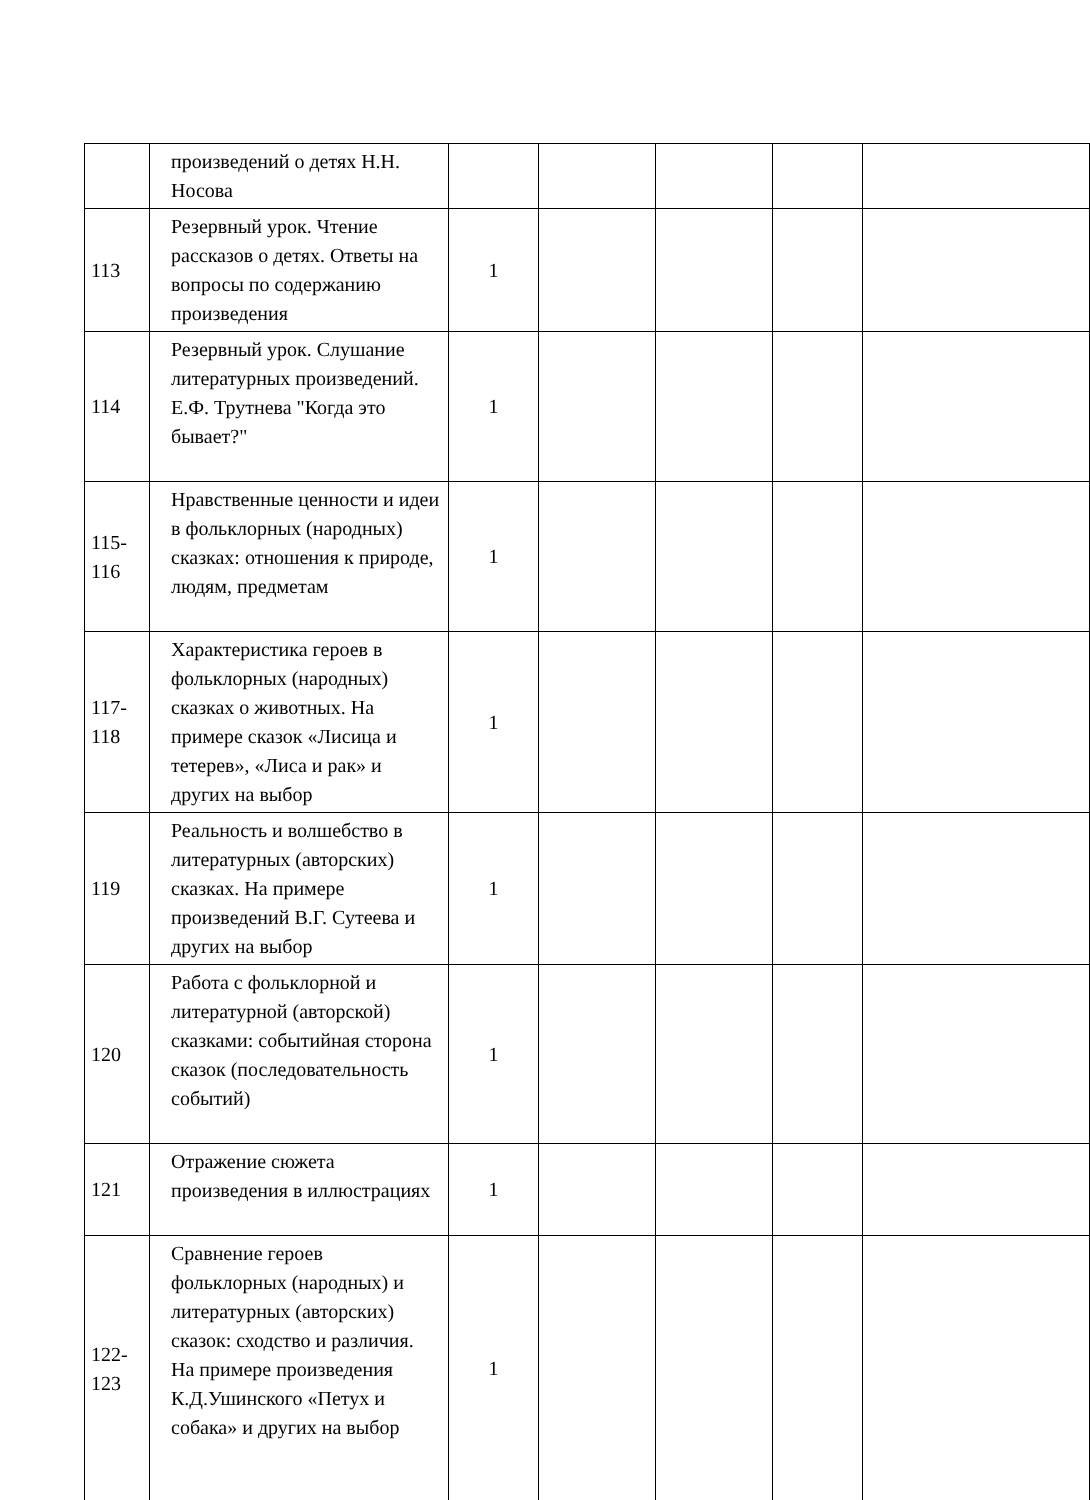| | произведений о детях Н.Н. Носова | | | | | |
| 113 | Резервный урок. Чтение рассказов о детях. Ответы на вопросы по содержанию произведения | 1 | | | | |
| 114 | Резервный урок. Слушание литературных произведений. Е.Ф. Трутнева "Когда это бывает?" | 1 | | | | |
| 115-116 | Нравственные ценности и идеи в фольклорных (народных) сказках: отношения к природе, людям, предметам | 1 | | | | |
| 117-118 | Характеристика героев в фольклорных (народных) сказках о животных. На примере сказок «Лисица и тетерев», «Лиса и рак» и других на выбор | 1 | | | | |
| 119 | Реальность и волшебство в литературных (авторских) сказках. На примере произведений В.Г. Сутеева и других на выбор | 1 | | | | |
| 120 | Работа с фольклорной и литературной (авторской) сказками: событийная сторона сказок (последовательность событий) | 1 | | | | |
| 121 | Отражение сюжета произведения в иллюстрациях | 1 | | | | |
| 122-123 | Сравнение героев фольклорных (народных) и литературных (авторских) сказок: сходство и различия. На примере произведения К.Д.Ушинского «Петух и собака» и других на выбор | 1 | | | | |